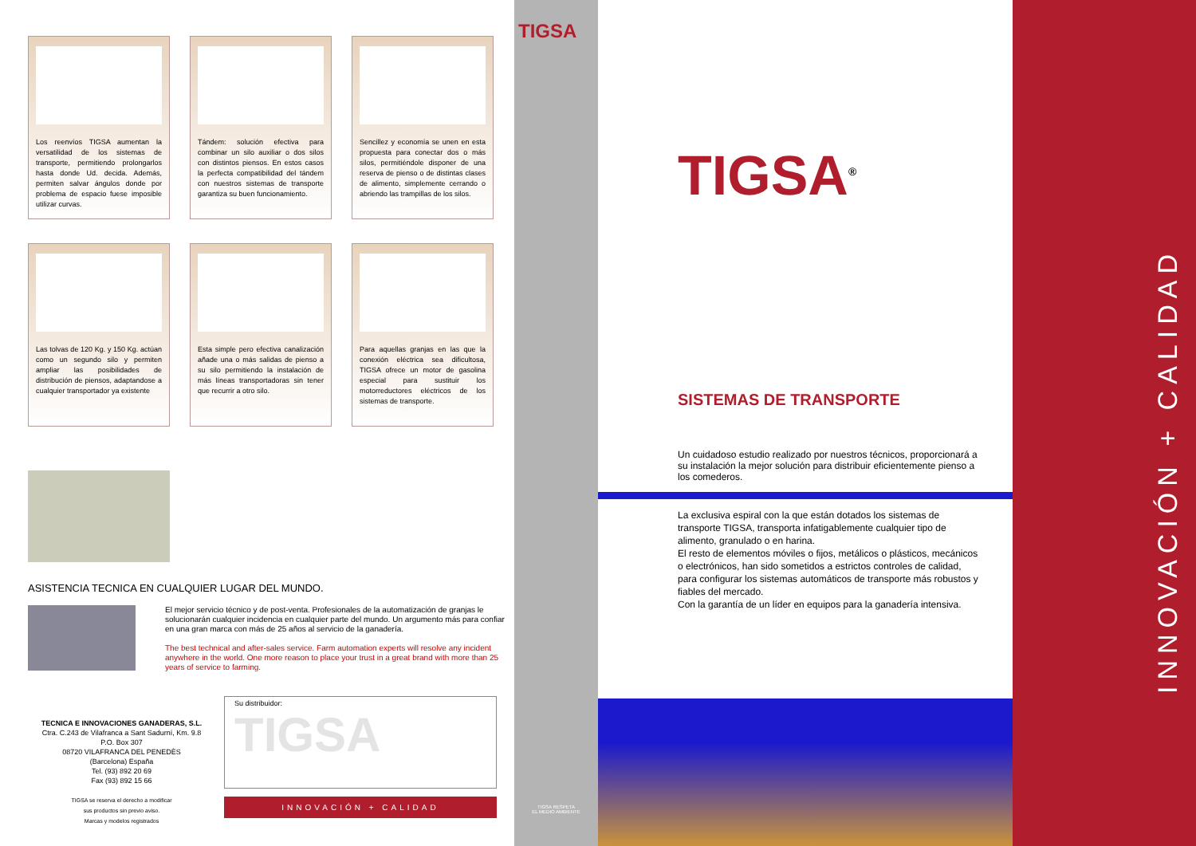Los reenvíos TIGSA aumentan la versatilidad de los sistemas de transporte, permitiendo prolongarlos hasta donde Ud. decida. Además, permiten salvar ángulos donde por problema de espacio fuese imposible utilizar curvas.
Tándem: solución efectiva para combinar un silo auxiliar o dos silos con distintos piensos. En estos casos la perfecta compatibilidad del tándem con nuestros sistemas de transporte garantiza su buen funcionamiento.
Sencillez y economía se unen en esta propuesta para conectar dos o más silos, permitiéndole disponer de una reserva de pienso o de distintas clases de alimento, simplemente cerrando o abriendo las trampillas de los silos.
Las tolvas de 120 Kg. y 150 Kg. actúan como un segundo silo y permiten ampliar las posibilidades de distribución de piensos, adaptandose a cualquier transportador ya existente
Esta simple pero efectiva canalización añade una o más salidas de pienso a su silo permitiendo la instalación de más líneas transportadoras sin tener que recurrir a otro silo.
Para aquellas granjas en las que la conexión eléctrica sea dificultosa, TIGSA ofrece un motor de gasolina especial para sustituir los motorreductores eléctricos de los sistemas de transporte.
ASISTENCIA TECNICA EN CUALQUIER LUGAR DEL MUNDO.
El mejor servicio técnico y de post-venta. Profesionales de la automatización de granjas le solucionarán cualquier incidencia en cualquier parte del mundo. Un argumento más para confiar en una gran marca con más de 25 años al servicio de la ganadería.
The best technical and after-sales service. Farm automation experts will resolve any incident anywhere in the world. One more reason to place your trust in a great brand with more than 25 years of service to farming.
TECNICA E INNOVACIONES GANADERAS, S.L.
Ctra. C.243 de Vilafranca a Sant Sadurní, Km. 9.8
P.O. Box 307
08720 VILAFRANCA DEL PENEDÈS
(Barcelona) España
Tel. (93) 892 20 69
Fax (93) 892 15 66
TIGSA se reserva el derecho a modificar
sus productos sin previo aviso.
Marcas y modelos registrados
Su distribuidor:
TIGSA
INNOVACIÓN + CALIDAD
TIGSA
TIGSA RESPETA
EL MEDIO AMBIENTE
TIGSA<sup>®</sup>
SISTEMAS DE TRANSPORTE
Un cuidadoso estudio realizado por nuestros técnicos, proporcionará a su instalación la mejor solución para distribuir eficientemente pienso a los comederos.
La exclusiva espiral con la que están dotados los sistemas de transporte TIGSA, transporta infatigablemente cualquier tipo de alimento, granulado o en harina.
El resto de elementos móviles o fijos, metálicos o plásticos, mecánicos o electrónicos, han sido sometidos a estrictos controles de calidad, para configurar los sistemas automáticos de transporte más robustos y fiables del mercado.
Con la garantía de un líder en equipos para la ganadería intensiva.
INNOVACIÓN + CALIDAD